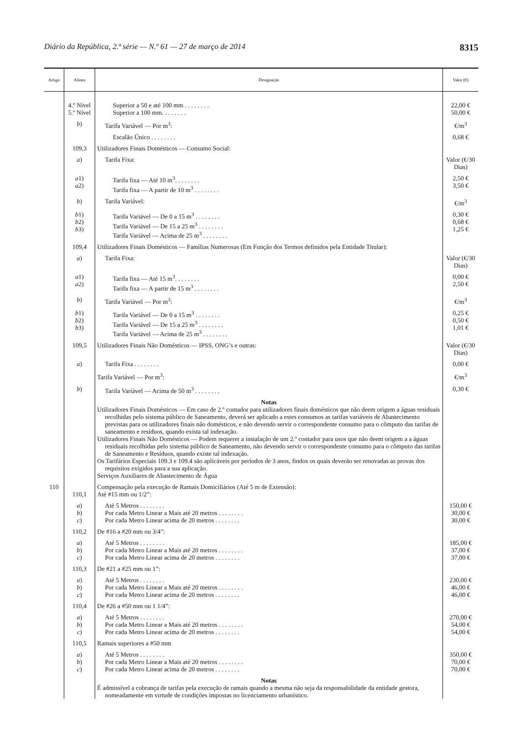Diário da República, 2.ª série — N.º 61 — 27 de março de 2014 8315
| Artigo | Alínea | Designação | Valor (€) |
| --- | --- | --- | --- |
| | 4.º Nível 5.º Nível | Superior a 50 e até 100 mm . . . . . . . . Superior a 100 mm. . . . . . . . | 22,00 € 50,00 € |
| | b ) | Tarifa Variável — Por m<sup>3</sup>: | €/m<sup>3</sup> |
| | | Escalão Único . . . . . . . . | 0,68 € |
| | 109,3 | Utilizadores Finais Domésticos — Consumo Social: | |
| | a ) | Tarifa Fixa: | Valor (€/30 Dias) |
| | a 1) a 2) | Tarifa fixa — Até 10 m<sup>3</sup>. . . . . . . . Tarifa fixa — A partir de 10 m<sup>3</sup> . . . . . . . . | 2,50 € 3,50 € |
| | b ) | Tarifa Variável: | €/m<sup>3</sup> |
| | b 1) b 2) b 3) | Tarifa Variável — De 0 a 15 m<sup>3</sup> . . . . . . . . Tarifa Variável — De 15 a 25 m<sup>3</sup> . . . . . . . . Tarifa Variável — Acima de 25 m<sup>3</sup> . . . . . . . . | 0,30 € 0,68 € 1,25 € |
| | 109,4 | Utilizadores Finais Domésticos — Famílias Numerosas (Em Função dos Termos definidos pela Entidade Titular): | |
| | a ) | Tarifa Fixa: | Valor (€/30 Dias) |
| | a 1) a 2) | Tarifa fixa — Até 15 m<sup>3</sup>. . . . . . . . Tarifa fixa — A partir de 15 m<sup>3</sup> . . . . . . . . | 0,00 € 2,50 € |
| | b ) | Tarifa Variável — Por m<sup>3</sup>: | €/m<sup>3</sup> |
| | b 1) b 2) b 3) | Tarifa Variável — De 0 a 15 m<sup>3</sup> . . . . . . . . Tarifa Variável — De 15 a 25 m<sup>3</sup> . . . . . . . . Tarifa Variável — Acima de 25 m<sup>3</sup> . . . . . . . . | 0,25 € 0,50 € 1,01 € |
| | 109,5 | Utilizadores Finais Não Domésticos — IPSS, ONG’s e outras: | Valor (€/30 Dias) |
| | a ) | Tarifa Fixa . . . . . . . . | 0,00 € |
| | | Tarifa Variável — Por m<sup>3</sup>: | €/m<sup>3</sup> |
| | b ) | Tarifa Variável — Acima de 50 m<sup>3</sup> . . . . . . . . | 0,30 € |
| | | Notas Utilizadores Finais Domésticos — Em caso de 2.º contador para utilizadores finais domésticos que não deem origem a águas residuais recolhidas pelo sistema público de Saneamento, deverá ser aplicado a estes consumos as tarifas variáveis de Abastecimento previstas para os utilizadores finais não domésticos, e não devendo servir o correspondente consumo para o cômputo das tarifas de saneamento e resíduos, quando exista tal indexação. Utilizadores Finais Não Domésticos — Podem requerer a instalação de um 2.º contador para usos que não deem origem a a águas residuais recolhidas pelo sistema público de Saneamento, não devendo servir o correspondente consumo para o cômputo das tarifas de Saneamento e Resíduos, quando existe tal indexação. Os Tarifários Especiais 109.3 e 109.4 são aplicáveis por períodos de 3 anos, findos os quais deverão ser renovadas as provas dos requisitos exigidos para a sua aplicação. Serviços Auxiliares de Abastecimento de Água | |
| 110 | 110,1 | Compensação pela execução de Ramais Domiciliários (Até 5 m de Extensão): Até #15 mm ou 1/2”: | |
| | a ) b ) c ) | Até 5 Metros . . . . . . . . Por cada Metro Linear a Mais até 20 metros . . . . . . . . Por cada Metro Linear acima de 20 metros . . . . . . . . | 150,00 € 30,00 € 30,00 € |
| | 110,2 | De #16 a #20 mm ou 3/4”: | |
| | a ) b ) c ) | Até 5 Metros . . . . . . . . Por cada Metro Linear a Mais até 20 metros . . . . . . . . Por cada Metro Linear acima de 20 metros . . . . . . . . | 185,00 € 37,00 € 37,00 € |
| | 110,3 | De #21 a #25 mm ou 1”: | |
| | a ) b ) c ) | Até 5 Metros . . . . . . . . Por cada Metro Linear a Mais até 20 metros . . . . . . . . Por cada Metro Linear acima de 20 metros . . . . . . . . | 230,00 € 46,00 € 46,00 € |
| | 110,4 | De #26 a #50 mm ou 1 1/4”: | |
| | a ) b ) c ) | Até 5 Metros . . . . . . . . Por cada Metro Linear a Mais até 20 metros . . . . . . . . Por cada Metro Linear acima de 20 metros . . . . . . . . | 270,00 € 54,00 € 54,00 € |
| | 110,5 | Ramais superiores a #50 mm | |
| | a ) b ) c ) | Até 5 Metros . . . . . . . . Por cada Metro Linear a Mais até 20 metros . . . . . . . . Por cada Metro Linear acima de 20 metros . . . . . . . . | 350,00 € 70,00 € 70,00 € |
| | | Notas É admissível a cobrança de tarifas pela execução de ramais quando a mesma não seja da responsabilidade da entidade gestora, nomeadamente em virtude de condições impostas no licenciamento urbanístico. | |